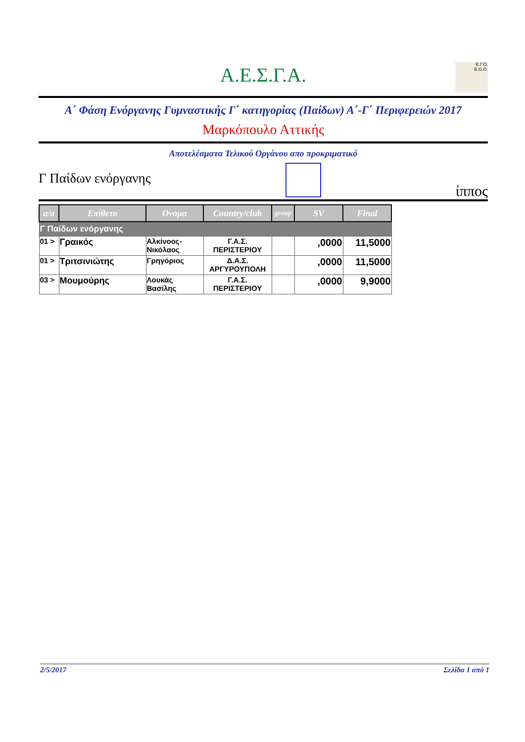Α.Ε.Σ.Γ.Α.
Ε.Γ.Ο.
E.G.O.
Α΄ Φάση Ενόργανης Γυμναστικής Γ΄ κατηγορίας (Παίδων) Α΄-Γ΄ Περιφερειών 2017
Μαρκόπουλο Αττικής
Αποτελέσματα Τελικού Οργάνου απο προκριματικό
Γ Παίδων ενόργανης
ίππος
| a/a | Επίθετο | Ονομα | Country/club | group | SV | Final |
| --- | --- | --- | --- | --- | --- | --- |
| Γ Παίδων ενόργανης | | | | | | |
| 01 > | Γραικός | Αλκίνοος-Νικόλαος | Γ.Α.Σ. ΠΕΡΙΣΤΕΡΙΟΥ | | ,0000 | 11,5000 |
| 01 > | Τριτσινιώτης | Γρηγόριος | Δ.Α.Σ. ΑΡΓΥΡΟΥΠΟΛΗ | | ,0000 | 11,5000 |
| 03 > | Μουμούρης | Λουκάς Βασίλης | Γ.Α.Σ. ΠΕΡΙΣΤΕΡΙΟΥ | | ,0000 | 9,9000 |
2/5/2017 Σελίδα 1 από 1